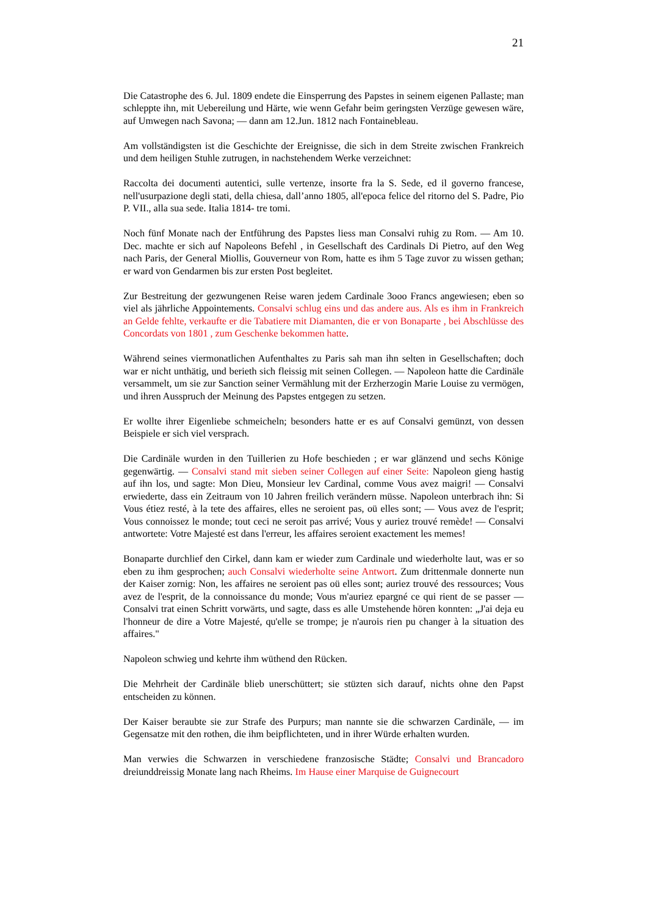21
Die Catastrophe des 6. Jul. 1809 endete die Einsperrung des Papstes in seinem eigenen Pallaste; man schleppte ihn, mit Uebereilung und Härte, wie wenn Gefahr beim geringsten Verzüge gewesen wäre, auf Umwegen nach Savona; — dann am 12.Jun. 1812 nach Fontainebleau.
Am vollständigsten ist die Geschichte der Ereignisse, die sich in dem Streite zwischen Frankreich und dem heiligen Stuhle zutrugen, in nachstehendem Werke verzeichnet:
Raccolta dei documenti autentici, sulle vertenze, insorte fra la S. Sede, ed il governo francese, nell'usurpazione degli stati, della chiesa, dall’anno 1805, all'epoca felice del ritorno del S. Padre, Pio P. VII., alla sua sede. Italia 1814- tre tomi.
Noch fünf Monate nach der Entführung des Papstes liess man Consalvi ruhig zu Rom. — Am 10. Dec. machte er sich auf Napoleons Befehl , in Gesellschaft des Cardinals Di Pietro, auf den Weg nach Paris, der General Miollis, Gouverneur von Rom, hatte es ihm 5 Tage zuvor zu wissen gethan; er ward von Gendarmen bis zur ersten Post begleitet.
Zur Bestreitung der gezwungenen Reise waren jedem Cardinale 3ooo Francs angewiesen; eben so viel als jährliche Appointements. Consalvi schlug eins und das andere aus. Als es ihm in Frankreich an Gelde fehlte, verkaufte er die Tabatiere mit Diamanten, die er von Bonaparte , bei Abschlüsse des Concordats von 1801 , zum Geschenke bekommen hatte.
Während seines viermonatlichen Aufenthaltes zu Paris sah man ihn selten in Gesellschaften; doch war er nicht unthätig, und berieth sich fleissig mit seinen Collegen. — Napoleon hatte die Cardinäle versammelt, um sie zur Sanction seiner Vermählung mit der Erzherzogin Marie Louise zu vermögen, und ihren Ausspruch der Meinung des Papstes entgegen zu setzen.
Er wollte ihrer Eigenliebe schmeicheln; besonders hatte er es auf Consalvi gemünzt, von dessen Beispiele er sich viel versprach.
Die Cardinäle wurden in den Tuillerien zu Hofe beschieden ; er war glänzend und sechs Könige gegenwärtig. — Consalvi stand mit sieben seiner Collegen auf einer Seite: Napoleon gieng hastig auf ihn los, und sagte: Mon Dieu, Monsieur lev Cardinal, comme Vous avez maigri! — Consalvi erwiederte, dass ein Zeitraum von 10 Jahren freilich verändern müsse. Napoleon unterbrach ihn: Si Vous étiez resté, à la tete des affaires, elles ne seroient pas, oü elles sont; — Vous avez de l'esprit; Vous connoissez le monde; tout ceci ne seroit pas arrivé; Vous y auriez trouvé remède! — Consalvi antwortete: Votre Majesté est dans l'erreur, les affaires seroient exactement les memes!
Bonaparte durchlief den Cirkel, dann kam er wieder zum Cardinale und wiederholte laut, was er so eben zu ihm gesprochen; auch Consalvi wiederholte seine Antwort. Zum drittenmale donnerte nun der Kaiser zornig: Non, les affaires ne seroient pas oü elles sont; auriez trouvé des ressources; Vous avez de l'esprit, de la connoissance du monde; Vous m'auriez epargné ce qui rient de se passer — Consalvi trat einen Schritt vorwärts, und sagte, dass es alle Umstehende hören konnten: „J'ai deja eu l'honneur de dire a Votre Majesté, qu'elle se trompe; je n'aurois rien pu changer à la situation des affaires."
Napoleon schwieg und kehrte ihm wüthend den Rücken.
Die Mehrheit der Cardinäle blieb unerschüttert; sie stüzten sich darauf, nichts ohne den Papst entscheiden zu können.
Der Kaiser beraubte sie zur Strafe des Purpurs; man nannte sie die schwarzen Cardinäle, — im Gegensatze mit den rothen, die ihm beipflichteten, und in ihrer Würde erhalten wurden.
Man verwies die Schwarzen in verschiedene franzosische Städte; Consalvi und Brancadoro dreiunddreissig Monate lang nach Rheims. Im Hause einer Marquise de Guignecourt